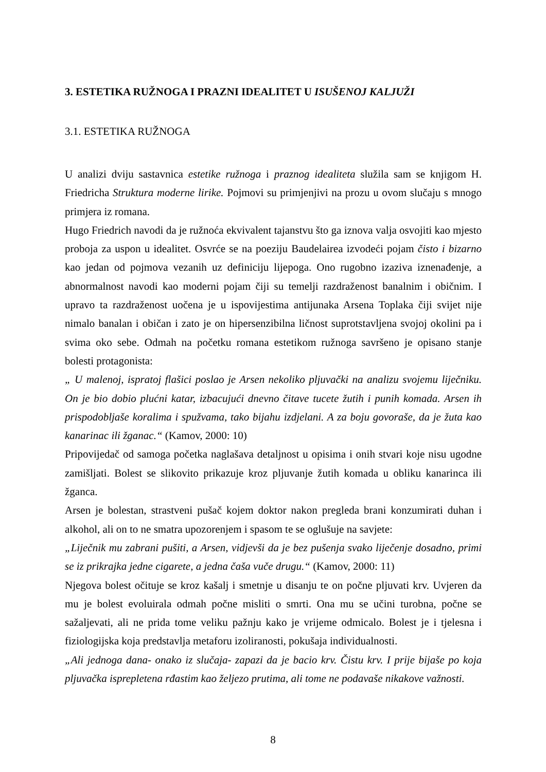3. ESTETIKA RUŽNOGA I PRAZNI IDEALITET U ISUŠENOJ KALJUŽI
3.1. ESTETIKA RUŽNOGA
U analizi dviju sastavnica estetike ružnoga i praznog idealiteta služila sam se knjigom H. Friedricha Struktura moderne lirike. Pojmovi su primjenjivi na prozu u ovom slučaju s mnogo primjera iz romana.
Hugo Friedrich navodi da je ružnoća ekvivalent tajanstvu što ga iznova valja osvojiti kao mjesto proboja za uspon u idealitet. Osvrće se na poeziju Baudelairea izvodeći pojam čisto i bizarno kao jedan od pojmova vezanih uz definiciju lijepoga. Ono rugobno izaziva iznenađenje, a abnormalnost navodi kao moderni pojam čiji su temelji razdraženost banalnim i običnim. I upravo ta razdraženost uočena je u ispovijestima antijunaka Arsena Toplaka čiji svijet nije nimalo banalan i običan i zato je on hipersenzibilna ličnost suprotstavljena svojoj okolini pa i svima oko sebe. Odmah na početku romana estetikom ružnoga savršeno je opisano stanje bolesti protagonista:
„ U malenoj, ispratoj flašici poslao je Arsen nekoliko pljuvački na analizu svojemu liječniku. On je bio dobio plućni katar, izbacujući dnevno čitave tucete žutih i punih komada. Arsen ih prispodobljaše koralima i spužvama, tako bijahu izdjelani. A za boju govoraše, da je žuta kao kanarinac ili žganac.“ (Kamov, 2000: 10)
Pripovijedač od samoga početka naglašava detaljnost u opisima i onih stvari koje nisu ugodne zamišljati. Bolest se slikovito prikazuje kroz pljuvanje žutih komada u obliku kanarinca ili žganca.
Arsen je bolestan, strastveni pušač kojem doktor nakon pregleda brani konzumirati duhan i alkohol, ali on to ne smatra upozorenjem i spasom te se oglušuje na savjete:
„Liječnik mu zabrani pušiti, a Arsen, vidjevši da je bez pušenja svako liječenje dosadno, primi se iz prikrajka jedne cigarete, a jedna čaša vuče drugu.“ (Kamov, 2000: 11)
Njegova bolest očituje se kroz kašalj i smetnje u disanju te on počne pljuvati krv. Uvjeren da mu je bolest evoluirala odmah počne misliti o smrti. Ona mu se učini turobna, počne se sažaljevati, ali ne prida tome veliku pažnju kako je vrijeme odmicalo. Bolest je i tjelesna i fiziologijska koja predstavlja metaforu izoliranosti, pokušaja individualnosti.
„Ali jednoga dana- onako iz slučaja- zapazi da je bacio krv. Čistu krv. I prije bijaše po koja pljuvačka isprepletena rđastim kao željezo prutima, ali tome ne podavaše nikakove važnosti.
8